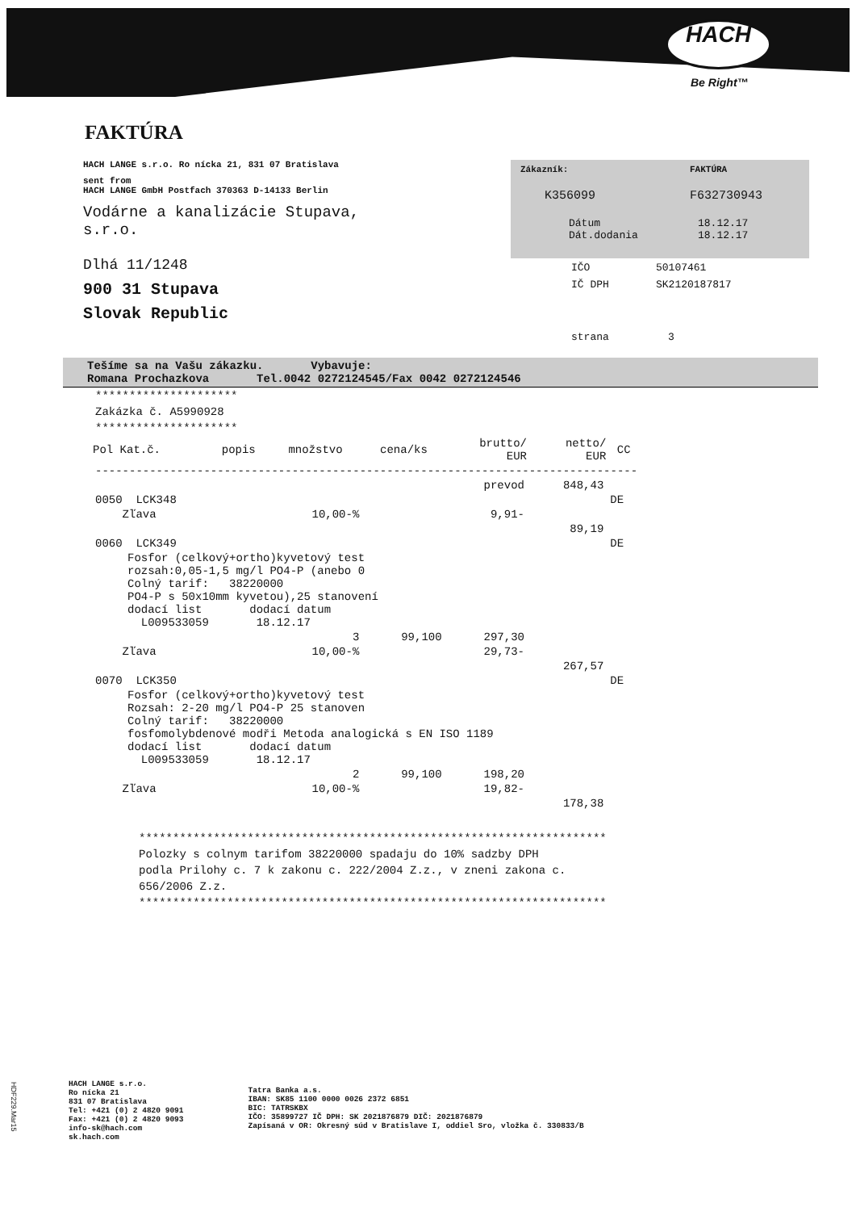HACH
Be Right™
FAKTÚRA
HACH LANGE s.r.o. Ro nícka 21, 831 07 Bratislava
sent from
HACH LANGE GmbH Postfach 370363 D-14133 Berlin
Vodárne a kanalizácie Stupava,
s.r.o.
Dlhá 11/1248
900 31 Stupava
Slovak Republic
Zákazník: FAKTÚRA
K356099 F632730943
Dátum 18.12.17
Dát.dodania 18.12.17
IČO 50107461
IČ DPH SK2120187817
strana 3
Tešíme sa na Vašu zákazku. Vybavuje:
Romana Prochazkova Tel.0042 0272124545/Fax 0042 0272124546
*********************
Zakázka č. A5990928
*********************
| Pol Kat.č. | popis | množstvo | cena/ks | brutto/ EUR | netto/ EUR | CC |
| --- | --- | --- | --- | --- | --- | --- |
| -------------------------------------------------------------------------------- | | | | | | |
| | | | prevod | | 848,43 | |
| 0050 LCK348 | | | | | | DE |
| Zľava | | 10,00-% | | 9,91- | | |
| | | | | | 89,19 | |
| 0060 LCK349 | | | | | | DE |
| Fosfor (celkový+ortho)kyvetový test rozsah:0,05-1,5 mg/l PO4-P (anebo 0 Colný tarif: 38220000 PO4-P s 50x10mm kyvetou),25 stanovení dodací list dodací datum L009533059 18.12.17 | | | | | | |
| | | 3 | 99,100 | 297,30 | | |
| Zľava | | 10,00-% | | 29,73- | | |
| | | | | | 267,57 | |
| 0070 LCK350 | | | | | | DE |
| Fosfor (celkový+ortho)kyvetový test Rozsah: 2-20 mg/l PO4-P 25 stanoven Colný tarif: 38220000 fosfomolybdenové modři Metoda analogická s EN ISO 1189 dodací list dodací datum L009533059 18.12.17 | | | | | | |
| | | 2 | 99,100 | 198,20 | | |
| Zľava | | 10,00-% | | 19,82- | | |
| | | | | | 178,38 | |
*********************************************************************
Polozky s colnym tarifom 38220000 spadaju do 10% sadzby DPH
podla Prilohy c. 7 k zakonu c. 222/2004 Z.z., v zneni zakona c.
656/2006 Z.z.
*********************************************************************
HACH LANGE s.r.o.
Ro nícka 21
831 07 Bratislava
Tel: +421 (0) 2 4820 9091
Fax: +421 (0) 2 4820 9093
info-sk@hach.com
sk.hach.com
Tatra Banka a.s.
IBAN: SK85 1100 0000 0026 2372 6851
BIC: TATRSKBX
IČO: 35899727 IČ DPH: SK 2021876879 DIČ: 2021876879
Zapísaná v OR: Okresný súd v Bratislave I, oddiel Sro, vložka č. 330833/B
HDF229.Mar15